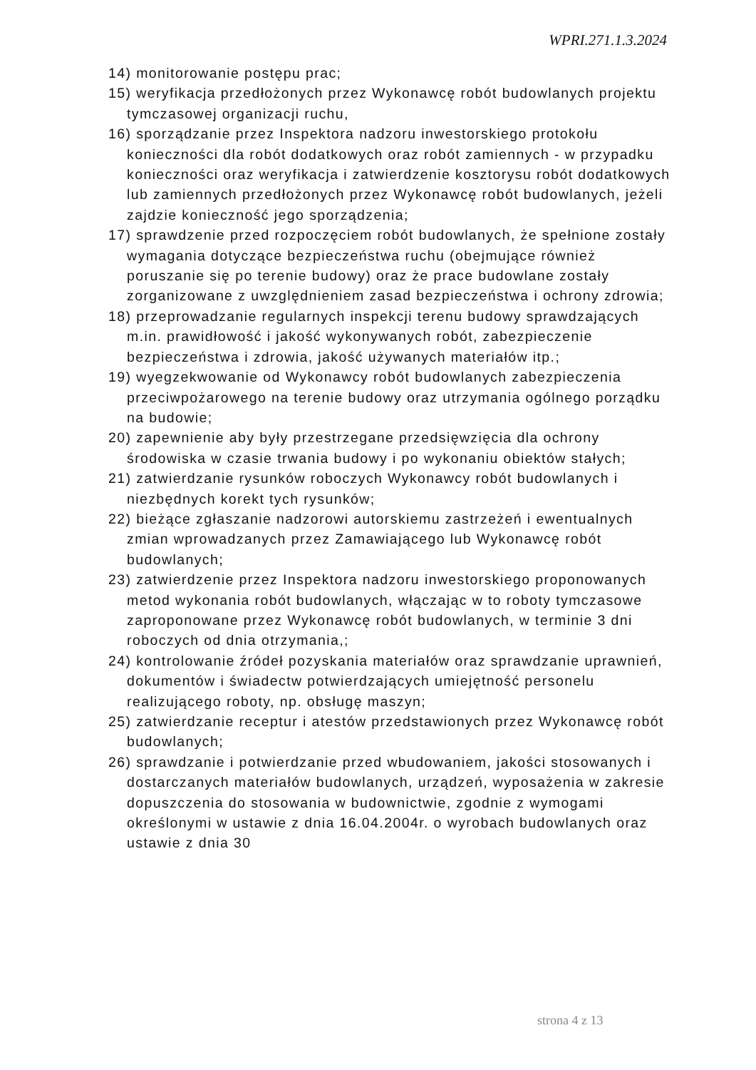WPRI.271.1.3.2024
14) monitorowanie postępu prac;
15) weryfikacja przedłożonych przez Wykonawcę robót budowlanych projektu tymczasowej organizacji ruchu,
16) sporządzanie przez Inspektora nadzoru inwestorskiego protokołu konieczności dla robót dodatkowych oraz robót zamiennych - w przypadku konieczności oraz weryfikacja i zatwierdzenie kosztorysu robót dodatkowych lub zamiennych przedłożonych przez Wykonawcę robót budowlanych, jeżeli zajdzie konieczność jego sporządzenia;
17) sprawdzenie przed rozpoczęciem robót budowlanych, że spełnione zostały wymagania dotyczące bezpieczeństwa ruchu (obejmujące również poruszanie się po terenie budowy) oraz że prace budowlane zostały zorganizowane z uwzględnieniem zasad bezpieczeństwa i ochrony zdrowia;
18) przeprowadzanie regularnych inspekcji terenu budowy sprawdzających m.in. prawidłowość i jakość wykonywanych robót, zabezpieczenie bezpieczeństwa i zdrowia, jakość używanych materiałów itp.;
19) wyegzekwowanie od Wykonawcy robót budowlanych zabezpieczenia przeciwpożarowego na terenie budowy oraz utrzymania ogólnego porządku na budowie;
20) zapewnienie aby były przestrzegane przedsięwzięcia dla ochrony środowiska w czasie trwania budowy i po wykonaniu obiektów stałych;
21) zatwierdzanie rysunków roboczych Wykonawcy robót budowlanych i niezbędnych korekt tych rysunków;
22) bieżące zgłaszanie nadzorowi autorskiemu zastrzeżeń i ewentualnych zmian wprowadzanych przez Zamawiającego lub Wykonawcę robót budowlanych;
23) zatwierdzenie przez Inspektora nadzoru inwestorskiego proponowanych metod wykonania robót budowlanych, włączając w to roboty tymczasowe zaproponowane przez Wykonawcę robót budowlanych, w terminie 3 dni roboczych od dnia otrzymania,;
24) kontrolowanie źródeł pozyskania materiałów oraz sprawdzanie uprawnień, dokumentów i świadectw potwierdzających umiejętność personelu realizującego roboty, np. obsługę maszyn;
25) zatwierdzanie receptur i atestów przedstawionych przez Wykonawcę robót budowlanych;
26) sprawdzanie i potwierdzanie przed wbudowaniem, jakości stosowanych i dostarczanych materiałów budowlanych, urządzeń, wyposażenia w zakresie dopuszczenia do stosowania w budownictwie, zgodnie z wymogami określonymi w ustawie z dnia 16.04.2004r. o wyrobach budowlanych oraz ustawie z dnia 30
strona 4 z 13